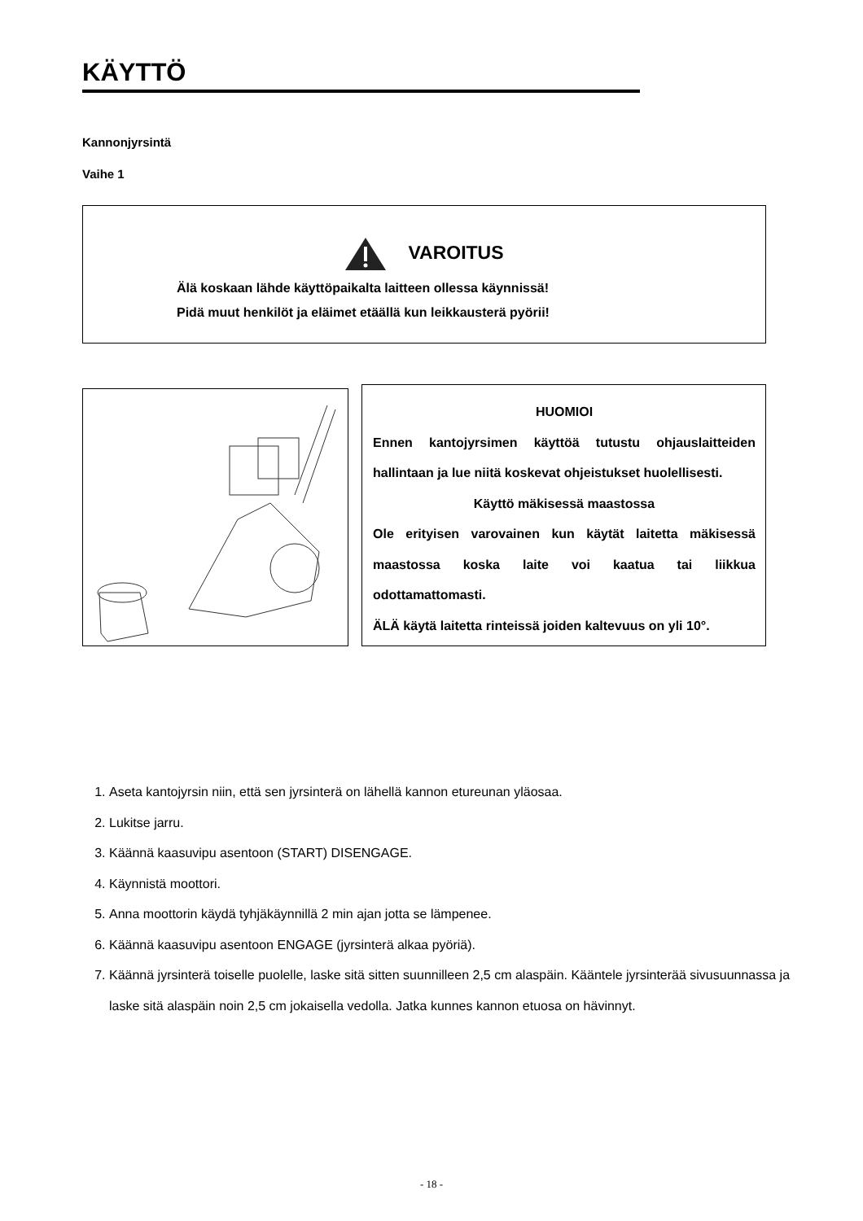KÄYTTÖ
Kannonjyrsintä
Vaihe 1
VAROITUS
Älä koskaan lähde käyttöpaikalta laitteen ollessa käynnissä!
Pidä muut henkilöt ja eläimet etäällä kun leikkausterä pyörii!
HUOMIOI
Ennen kantojyrsimen käyttöä tutustu ohjauslaitteiden hallintaan ja lue niitä koskevat ohjeistukset huolellisesti.
Käyttö mäkisessä maastossa
Ole erityisen varovainen kun käytät laitetta mäkisessä maastossa koska laite voi kaatua tai liikkua odottamattomasti.
ÄLÄ käytä laitetta rinteissä joiden kaltevuus on yli 10°.
1. Aseta kantojyrsin niin, että sen jyrsinterä on lähellä kannon etureunan yläosaa.
2. Lukitse jarru.
3. Käännä kaasuvipu asentoon (START) DISENGAGE.
4. Käynnistä moottori.
5. Anna moottorin käydä tyhjäkäynnillä 2 min ajan jotta se lämpenee.
6. Käännä kaasuvipu asentoon ENGAGE (jyrsinterä alkaa pyöriä).
7. Käännä jyrsinterä toiselle puolelle, laske sitä sitten suunnilleen 2,5 cm alaspäin. Kääntele jyrsinterää sivusuunnassa ja laske sitä alaspäin noin 2,5 cm jokaisella vedolla. Jatka kunnes kannon etuosa on hävinnyt.
- 18 -